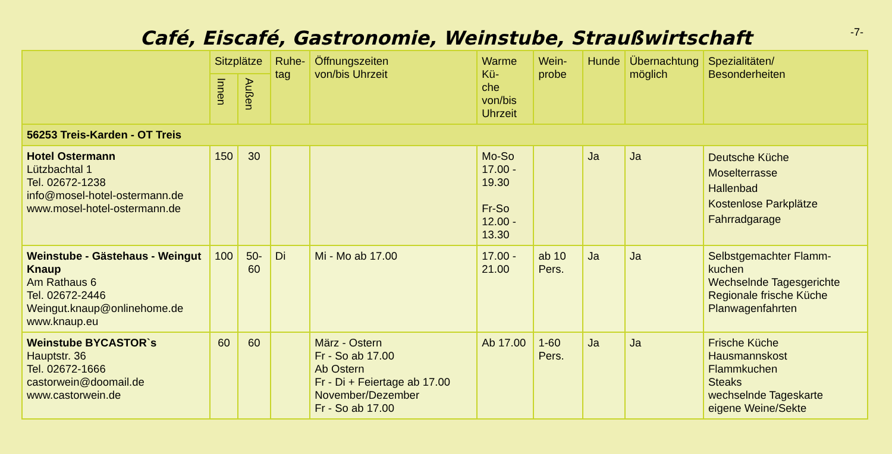Café, Eiscafé, Gastronomie, Weinstube, Straußwirtschaft
-7-
| | Sitzplätze | | Ruhe- tag | Öffnungszeiten von/bis Uhrzeit | Warme Kü- che von/bis Uhrzeit | Wein- probe | Hunde | Übernachtung möglich | Spezialitäten/ Besonderheiten |
| --- | --- | --- | --- | --- | --- | --- | --- | --- | --- |
| | Innen | Außen | | | | | | | |
| 56253 Treis-Karden - OT Treis | | | | | | | | | |
| Hotel Ostermann Lützbachtal 1 Tel. 02672-1238 info@mosel-hotel-ostermann.de www.mosel-hotel-ostermann.de | 150 | 30 | | | Mo-So 17.00 - 19.30 Fr-So 12.00 - 13.30 | | Ja | Ja | Deutsche Küche Moselterrasse Hallenbad Kostenlose Parkplätze Fahrradgarage |
| Weinstube - Gästehaus - Weingut Knaup Am Rathaus 6 Tel. 02672-2446 Weingut.knaup@onlinehome.de www.knaup.eu | 100 | 50-60 | Di | Mi - Mo ab 17.00 | 17.00 - 21.00 | ab 10 Pers. | Ja | Ja | Selbstgemachter Flamm- kuchen Wechselnde Tagesgerichte Regionale frische Küche Planwagenfahrten |
| Weinstube BYCASTOR`s Hauptstr. 36 Tel. 02672-1666 castorwein@doomail.de www.castorwein.de | 60 | 60 | | März - Ostern Fr - So ab 17.00 Ab Ostern Fr - Di + Feiertage ab 17.00 November/Dezember Fr - So ab 17.00 | Ab 17.00 | 1-60 Pers. | Ja | Ja | Frische Küche Hausmannskost Flammkuchen Steaks wechselnde Tageskarte eigene Weine/Sekte |